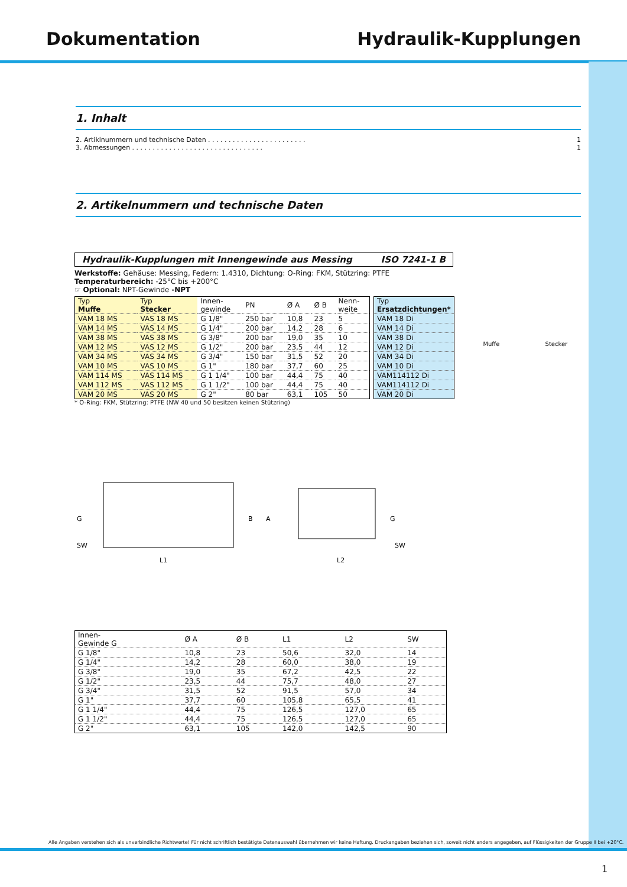Dokumentation Hydraulik-Kupplungen
1. Inhalt
2. Artiklnummern und technische Daten . . . . . . . . . . . . . . . . . . . . . . . . 1
3. Abmessungen . . . . . . . . . . . . . . . . . . . . . . . . . . . . . . . . 1
2. Artikelnummern und technische Daten
Hydraulik-Kupplungen mit Innengewinde aus Messing ISO 7241-1 B
Werkstoffe: Gehäuse: Messing, Federn: 1.4310, Dichtung: O-Ring: FKM, Stützring: PTFE
Temperaturbereich: -25°C bis +200°C
☞ Optional: NPT-Gewinde -NPT
| Typ Muffe | Typ Stecker | Innen- gewinde | PN | Ø A | Ø B | Nenn- weite |
| --- | --- | --- | --- | --- | --- | --- |
| VAM 18 MS | VAS 18 MS | G 1/8" | 250 bar | 10,8 | 23 | 5 |
| VAM 14 MS | VAS 14 MS | G 1/4" | 200 bar | 14,2 | 28 | 6 |
| VAM 38 MS | VAS 38 MS | G 3/8" | 200 bar | 19,0 | 35 | 10 |
| VAM 12 MS | VAS 12 MS | G 1/2" | 200 bar | 23,5 | 44 | 12 |
| VAM 34 MS | VAS 34 MS | G 3/4" | 150 bar | 31,5 | 52 | 20 |
| VAM 10 MS | VAS 10 MS | G 1" | 180 bar | 37,7 | 60 | 25 |
| VAM 114 MS | VAS 114 MS | G 1 1/4" | 100 bar | 44,4 | 75 | 40 |
| VAM 112 MS | VAS 112 MS | G 1 1/2" | 100 bar | 44,4 | 75 | 40 |
| VAM 20 MS | VAS 20 MS | G 2" | 80 bar | 63,1 | 105 | 50 |
| Typ Ersatzdichtungen* |
| --- |
| VAM 18 Di |
| VAM 14 Di |
| VAM 38 Di |
| VAM 12 Di |
| VAM 34 Di |
| VAM 10 Di |
| VAM114112 Di |
| VAM114112 Di |
| VAM 20 Di |
* O-Ring: FKM, Stützring: PTFE (NW 40 und 50 besitzen keinen Stützring)
Muffe Stecker
G
SW
L1
B
A
L2
G
SW
| Innen- Gewinde G | Ø A | Ø B | L1 | L2 | SW |
| --- | --- | --- | --- | --- | --- |
| G 1/8" | 10,8 | 23 | 50,6 | 32,0 | 14 |
| G 1/4" | 14,2 | 28 | 60,0 | 38,0 | 19 |
| G 3/8" | 19,0 | 35 | 67,2 | 42,5 | 22 |
| G 1/2" | 23,5 | 44 | 75,7 | 48,0 | 27 |
| G 3/4" | 31,5 | 52 | 91,5 | 57,0 | 34 |
| G 1" | 37,7 | 60 | 105,8 | 65,5 | 41 |
| G 1 1/4" | 44,4 | 75 | 126,5 | 127,0 | 65 |
| G 1 1/2" | 44,4 | 75 | 126,5 | 127,0 | 65 |
| G 2" | 63,1 | 105 | 142,0 | 142,5 | 90 |
Alle Angaben verstehen sich als unverbindliche Richtwerte! Für nicht schriftlich bestätigte Datenauswahl übernehmen wir keine Haftung. Druckangaben beziehen sich, soweit nicht anders angegeben, auf Flüssigkeiten der Gruppe II bei +20°C.
1